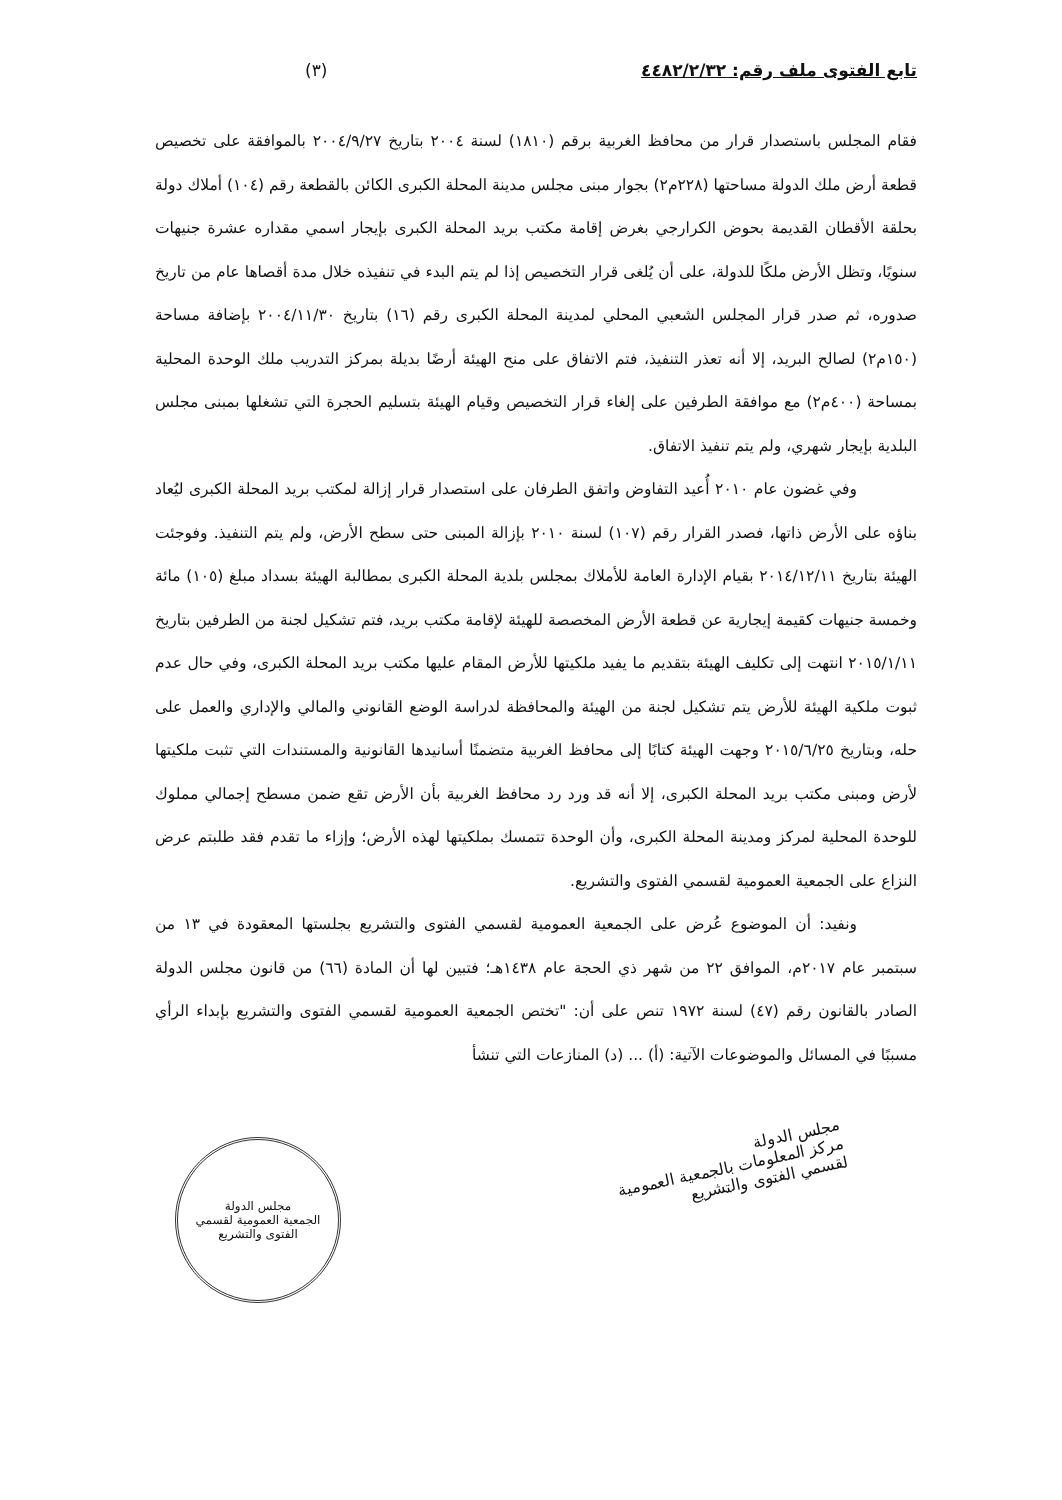تابع الفتوى ملف رقم: ٤٤٨٢/٢/٣٢ (٣)
فقام المجلس باستصدار قرار من محافظ الغربية برقم (١٨١٠) لسنة ٢٠٠٤ بتاريخ ٢٠٠٤/٩/٢٧ بالموافقة على تخصيص قطعة أرض ملك الدولة مساحتها (٢٢٨م٢) بجوار مبنى مجلس مدينة المحلة الكبرى الكائن بالقطعة رقم (١٠٤) أملاك دولة بحلقة الأقطان القديمة بحوض الكرارجي بغرض إقامة مكتب بريد المحلة الكبرى بإيجار اسمي مقداره عشرة جنيهات سنويًا، وتظل الأرض ملكًا للدولة، على أن يُلغى قرار التخصيص إذا لم يتم البدء في تنفيذه خلال مدة أقصاها عام من تاريخ صدوره، ثم صدر قرار المجلس الشعبي المحلي لمدينة المحلة الكبرى رقم (١٦) بتاريخ ٢٠٠٤/١١/٣٠ بإضافة مساحة (١٥٠م٢) لصالح البريد، إلا أنه تعذر التنفيذ، فتم الاتفاق على منح الهيئة أرضًا بديلة بمركز التدريب ملك الوحدة المحلية بمساحة (٤٠٠م٢) مع موافقة الطرفين على إلغاء قرار التخصيص وقيام الهيئة بتسليم الحجرة التي تشغلها بمبنى مجلس البلدية بإيجار شهري، ولم يتم تنفيذ الاتفاق.
وفي غضون عام ٢٠١٠ أُعيد التفاوض واتفق الطرفان على استصدار قرار إزالة لمكتب بريد المحلة الكبرى ليُعاد بناؤه على الأرض ذاتها، فصدر القرار رقم (١٠٧) لسنة ٢٠١٠ بإزالة المبنى حتى سطح الأرض، ولم يتم التنفيذ. وفوجئت الهيئة بتاريخ ٢٠١٤/١٢/١١ بقيام الإدارة العامة للأملاك بمجلس بلدية المحلة الكبرى بمطالبة الهيئة بسداد مبلغ (١٠٥) مائة وخمسة جنيهات كقيمة إيجارية عن قطعة الأرض المخصصة للهيئة لإقامة مكتب بريد، فتم تشكيل لجنة من الطرفين بتاريخ ٢٠١٥/١/١١ انتهت إلى تكليف الهيئة بتقديم ما يفيد ملكيتها للأرض المقام عليها مكتب بريد المحلة الكبرى، وفي حال عدم ثبوت ملكية الهيئة للأرض يتم تشكيل لجنة من الهيئة والمحافظة لدراسة الوضع القانوني والمالي والإداري والعمل على حله، وبتاريخ ٢٠١٥/٦/٢٥ وجهت الهيئة كتابًا إلى محافظ الغربية متضمنًا أسانيدها القانونية والمستندات التي تثبت ملكيتها لأرض ومبنى مكتب بريد المحلة الكبرى، إلا أنه قد ورد رد محافظ الغربية بأن الأرض تقع ضمن مسطح إجمالي مملوك للوحدة المحلية لمركز ومدينة المحلة الكبرى، وأن الوحدة تتمسك بملكيتها لهذه الأرض؛ وإزاء ما تقدم فقد طلبتم عرض النزاع على الجمعية العمومية لقسمي الفتوى والتشريع.
ونفيد: أن الموضوع عُرض على الجمعية العمومية لقسمي الفتوى والتشريع بجلستها المعقودة في ١٣ من سبتمبر عام ٢٠١٧م، الموافق ٢٢ من شهر ذي الحجة عام ١٤٣٨هـ؛ فتبين لها أن المادة (٦٦) من قانون مجلس الدولة الصادر بالقانون رقم (٤٧) لسنة ١٩٧٢ تنص على أن: "تختص الجمعية العمومية لقسمي الفتوى والتشريع بإبداء الرأي مسببًا في المسائل والموضوعات الآتية: (أ) ... (د) المنازعات التي تنشأ
مجلس الدولة
مركز المعلومات بالجمعية العمومية
لقسمي الفتوى والتشريع
مجلس الدولة
الجمعية العمومية لقسمي الفتوى والتشريع